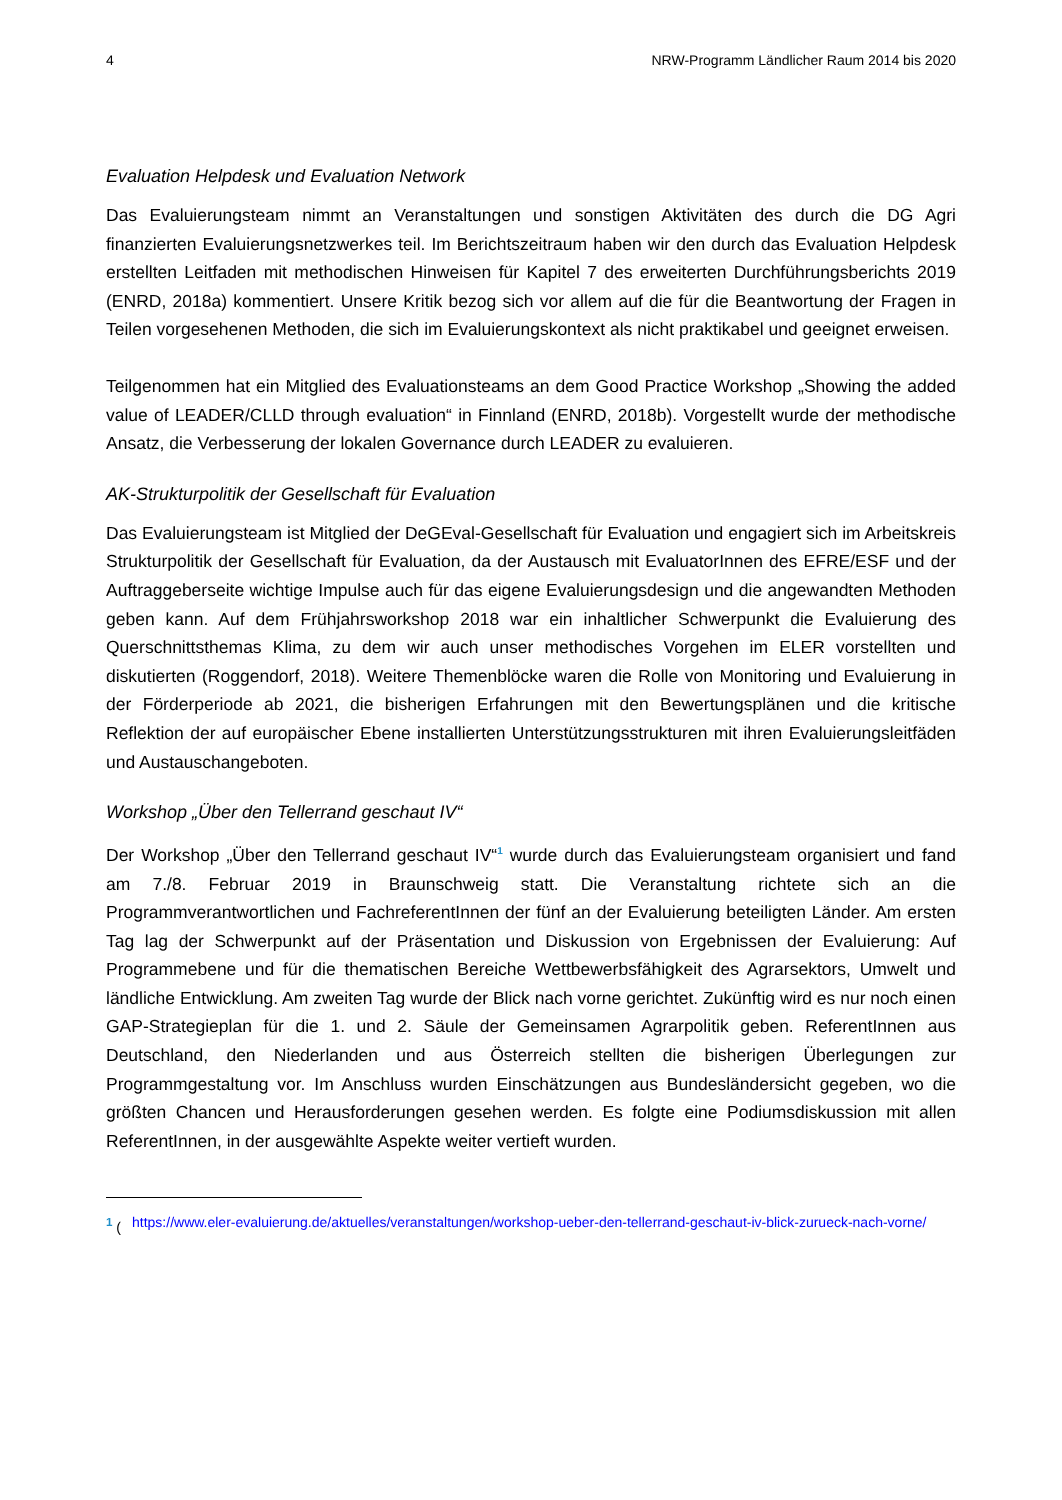4 NRW-Programm Ländlicher Raum 2014 bis 2020
Evaluation Helpdesk und Evaluation Network
Das Evaluierungsteam nimmt an Veranstaltungen und sonstigen Aktivitäten des durch die DG Agri finanzierten Evaluierungsnetzwerkes teil. Im Berichtszeitraum haben wir den durch das Evaluation Helpdesk erstellten Leitfaden mit methodischen Hinweisen für Kapitel 7 des erweiterten Durchführungsberichts 2019 (ENRD, 2018a) kommentiert. Unsere Kritik bezog sich vor allem auf die für die Beantwortung der Fragen in Teilen vorgesehenen Methoden, die sich im Evaluierungskontext als nicht praktikabel und geeignet erweisen.
Teilgenommen hat ein Mitglied des Evaluationsteams an dem Good Practice Workshop „Showing the added value of LEADER/CLLD through evaluation“ in Finnland (ENRD, 2018b). Vorgestellt wurde der methodische Ansatz, die Verbesserung der lokalen Governance durch LEADER zu evaluieren.
AK-Strukturpolitik der Gesellschaft für Evaluation
Das Evaluierungsteam ist Mitglied der DeGEval-Gesellschaft für Evaluation und engagiert sich im Arbeitskreis Strukturpolitik der Gesellschaft für Evaluation, da der Austausch mit EvaluatorInnen des EFRE/ESF und der Auftraggeberseite wichtige Impulse auch für das eigene Evaluierungsdesign und die angewandten Methoden geben kann. Auf dem Frühjahrsworkshop 2018 war ein inhaltlicher Schwerpunkt die Evaluierung des Querschnittsthemas Klima, zu dem wir auch unser methodisches Vorgehen im ELER vorstellten und diskutierten (Roggendorf, 2018). Weitere Themenblöcke waren die Rolle von Monitoring und Evaluierung in der Förderperiode ab 2021, die bisherigen Erfahrungen mit den Bewertungsplänen und die kritische Reflektion der auf europäischer Ebene installierten Unterstützungsstrukturen mit ihren Evaluierungsleitfäden und Austauschangeboten.
Workshop „Über den Tellerrand geschaut IV“
Der Workshop „Über den Tellerrand geschaut IV“<sup>1</sup> wurde durch das Evaluierungsteam organisiert und fand am 7./8. Februar 2019 in Braunschweig statt. Die Veranstaltung richtete sich an die Programmverantwortlichen und FachreferentInnen der fünf an der Evaluierung beteiligten Länder. Am ersten Tag lag der Schwerpunkt auf der Präsentation und Diskussion von Ergebnissen der Evaluierung: Auf Programmebene und für die thematischen Bereiche Wettbewerbsfähigkeit des Agrarsektors, Umwelt und ländliche Entwicklung. Am zweiten Tag wurde der Blick nach vorne gerichtet. Zukünftig wird es nur noch einen GAP-Strategieplan für die 1. und 2. Säule der Gemeinsamen Agrarpolitik geben. ReferentInnen aus Deutschland, den Niederlanden und aus Österreich stellten die bisherigen Überlegungen zur Programmgestaltung vor. Im Anschluss wurden Einschätzungen aus Bundesländersicht gegeben, wo die größten Chancen und Herausforderungen gesehen werden. Es folgte eine Podiumsdiskussion mit allen ReferentInnen, in der ausgewählte Aspekte weiter vertieft wurden.
<sup>1</sup> (https://www.eler-evaluierung.de/aktuelles/veranstaltungen/workshop-ueber-den-tellerrand-geschaut-iv-blick-zurueck-nach-vorne/